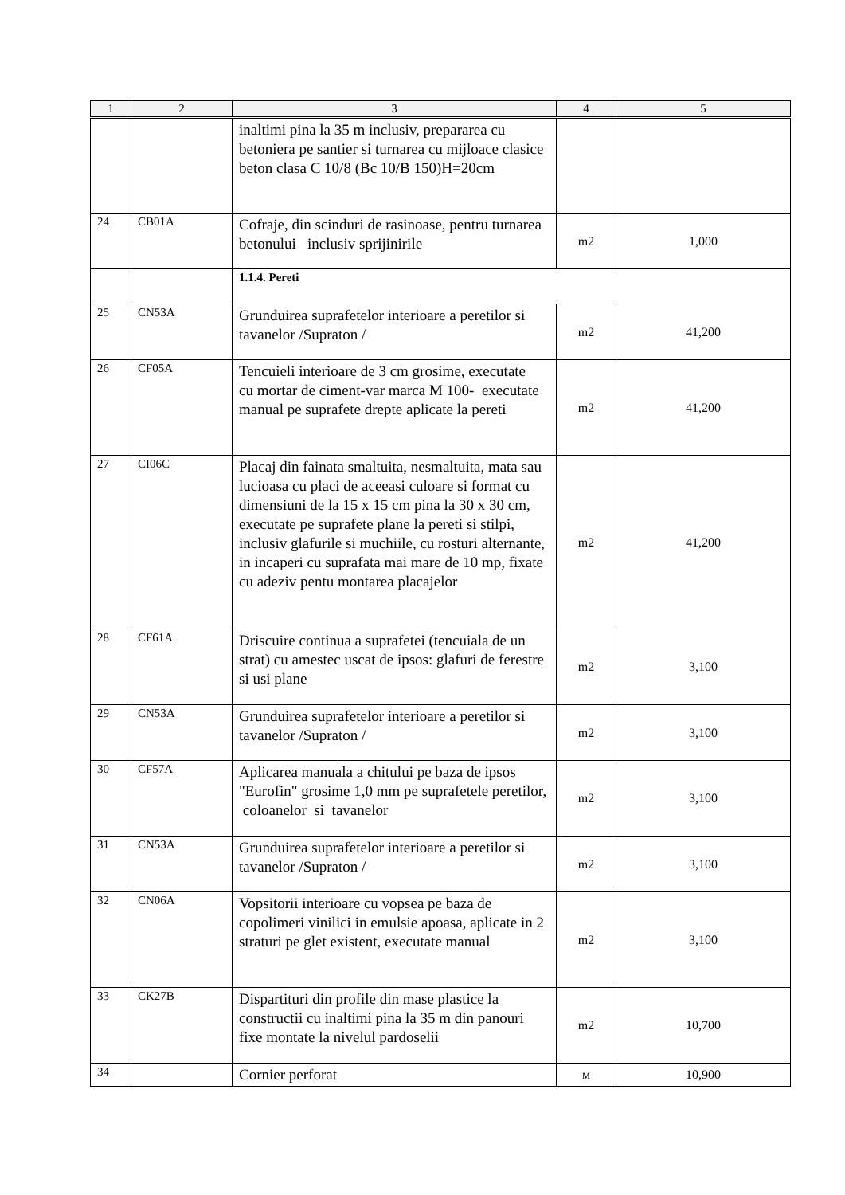| 1 | 2 | 3 | 4 | 5 |
| --- | --- | --- | --- | --- |
| | | inaltimi pina la 35 m inclusiv, prepararea cu betoniera pe santier si turnarea cu mijloace clasice beton clasa C 10/8 (Bc 10/B 150)H=20cm | | |
| 24 | CB01A | Cofraje, din scinduri de rasinoase, pentru turnarea betonului inclusiv sprijinirile | m2 | 1,000 |
| | | 1.1.4. Pereti | | |
| 25 | CN53A | Grunduirea suprafetelor interioare a peretilor si tavanelor /Supraton / | m2 | 41,200 |
| 26 | CF05A | Tencuieli interioare de 3 cm grosime, executate cu mortar de ciment-var marca M 100- executate manual pe suprafete drepte aplicate la pereti | m2 | 41,200 |
| 27 | CI06C | Placaj din fainata smaltuita, nesmaltuita, mata sau lucioasa cu placi de aceeasi culoare si format cu dimensiuni de la 15 x 15 cm pina la 30 x 30 cm, executate pe suprafete plane la pereti si stilpi, inclusiv glafurile si muchiile, cu rosturi alternante, in incaperi cu suprafata mai mare de 10 mp, fixate cu adeziv pentu montarea placajelor | m2 | 41,200 |
| 28 | CF61A | Driscuire continua a suprafetei (tencuiala de un strat) cu amestec uscat de ipsos: glafuri de ferestre si usi plane | m2 | 3,100 |
| 29 | CN53A | Grunduirea suprafetelor interioare a peretilor si tavanelor /Supraton / | m2 | 3,100 |
| 30 | CF57A | Aplicarea manuala a chitului pe baza de ipsos "Eurofin" grosime 1,0 mm pe suprafetele peretilor, coloanelor si tavanelor | m2 | 3,100 |
| 31 | CN53A | Grunduirea suprafetelor interioare a peretilor si tavanelor /Supraton / | m2 | 3,100 |
| 32 | CN06A | Vopsitorii interioare cu vopsea pe baza de copolimeri vinilici in emulsie apoasa, aplicate in 2 straturi pe glet existent, executate manual | m2 | 3,100 |
| 33 | CK27B | Dispartituri din profile din mase plastice la constructii cu inaltimi pina la 35 m din panouri fixe montate la nivelul pardoselii | m2 | 10,700 |
| 34 | | Cornier perforat | м | 10,900 |